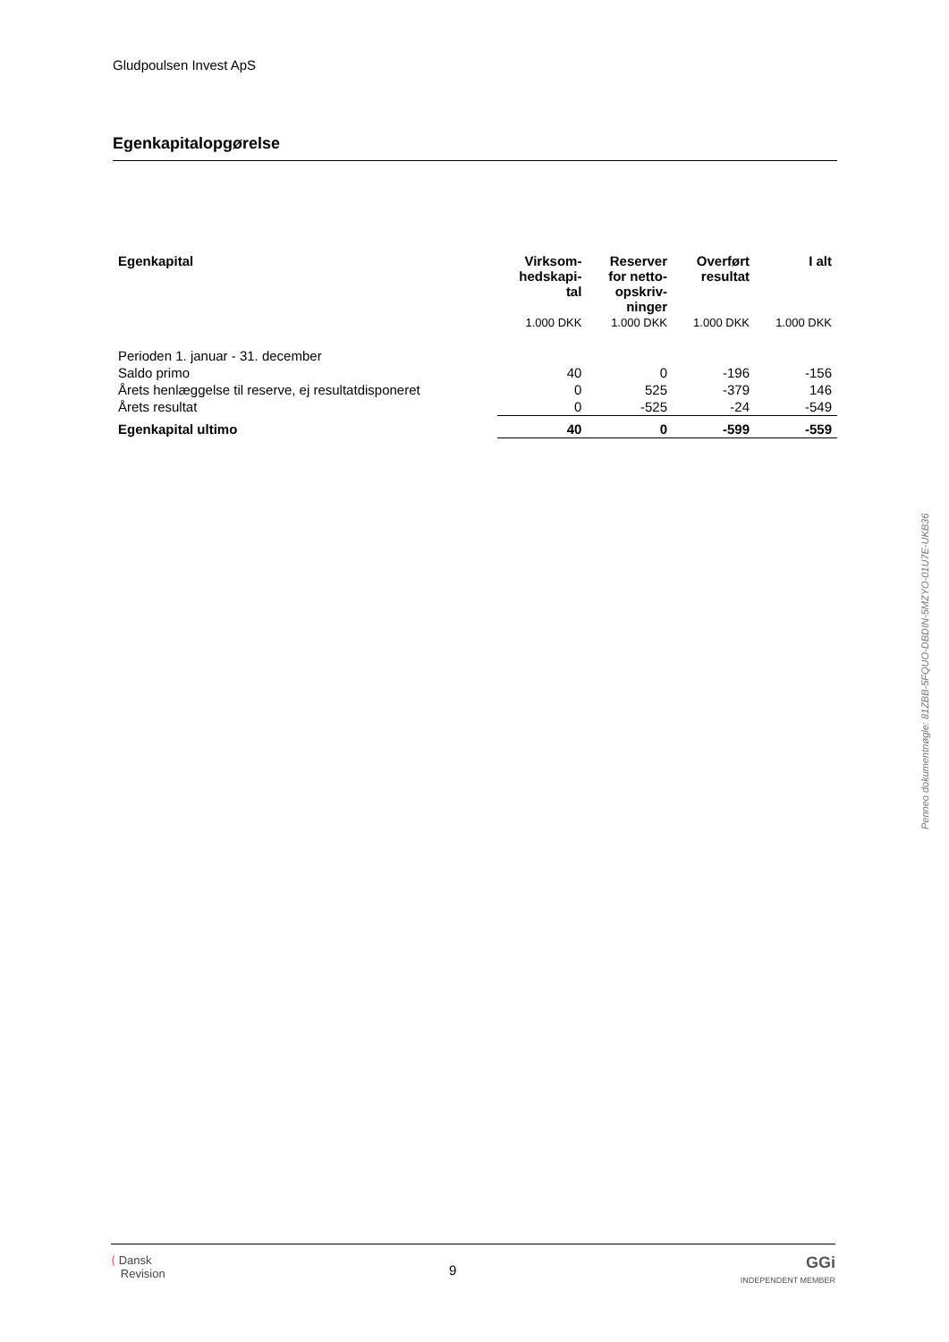Gludpoulsen Invest ApS
Egenkapitalopgørelse
| Egenkapital | Virksom- hedskapi- tal | Reserver for netto- opskriv- ninger | Overført resultat | I alt |
| --- | --- | --- | --- | --- |
| | 1.000 DKK | 1.000 DKK | 1.000 DKK | 1.000 DKK |
| Perioden 1. januar - 31. december | | | | |
| Saldo primo | 40 | 0 | -196 | -156 |
| Årets henlæggelse til reserve, ej resultatdisponeret | 0 | 525 | -379 | 146 |
| Årets resultat | 0 | -525 | -24 | -549 |
| Egenkapital ultimo | 40 | 0 | -599 | -559 |
Penneo dokumentnøgle: 81ZBB-5FQUO-DBDIN-5MZYO-01U7E-UKB36
⟨ Dansk
Revision
9
GGi
INDEPENDENT MEMBER